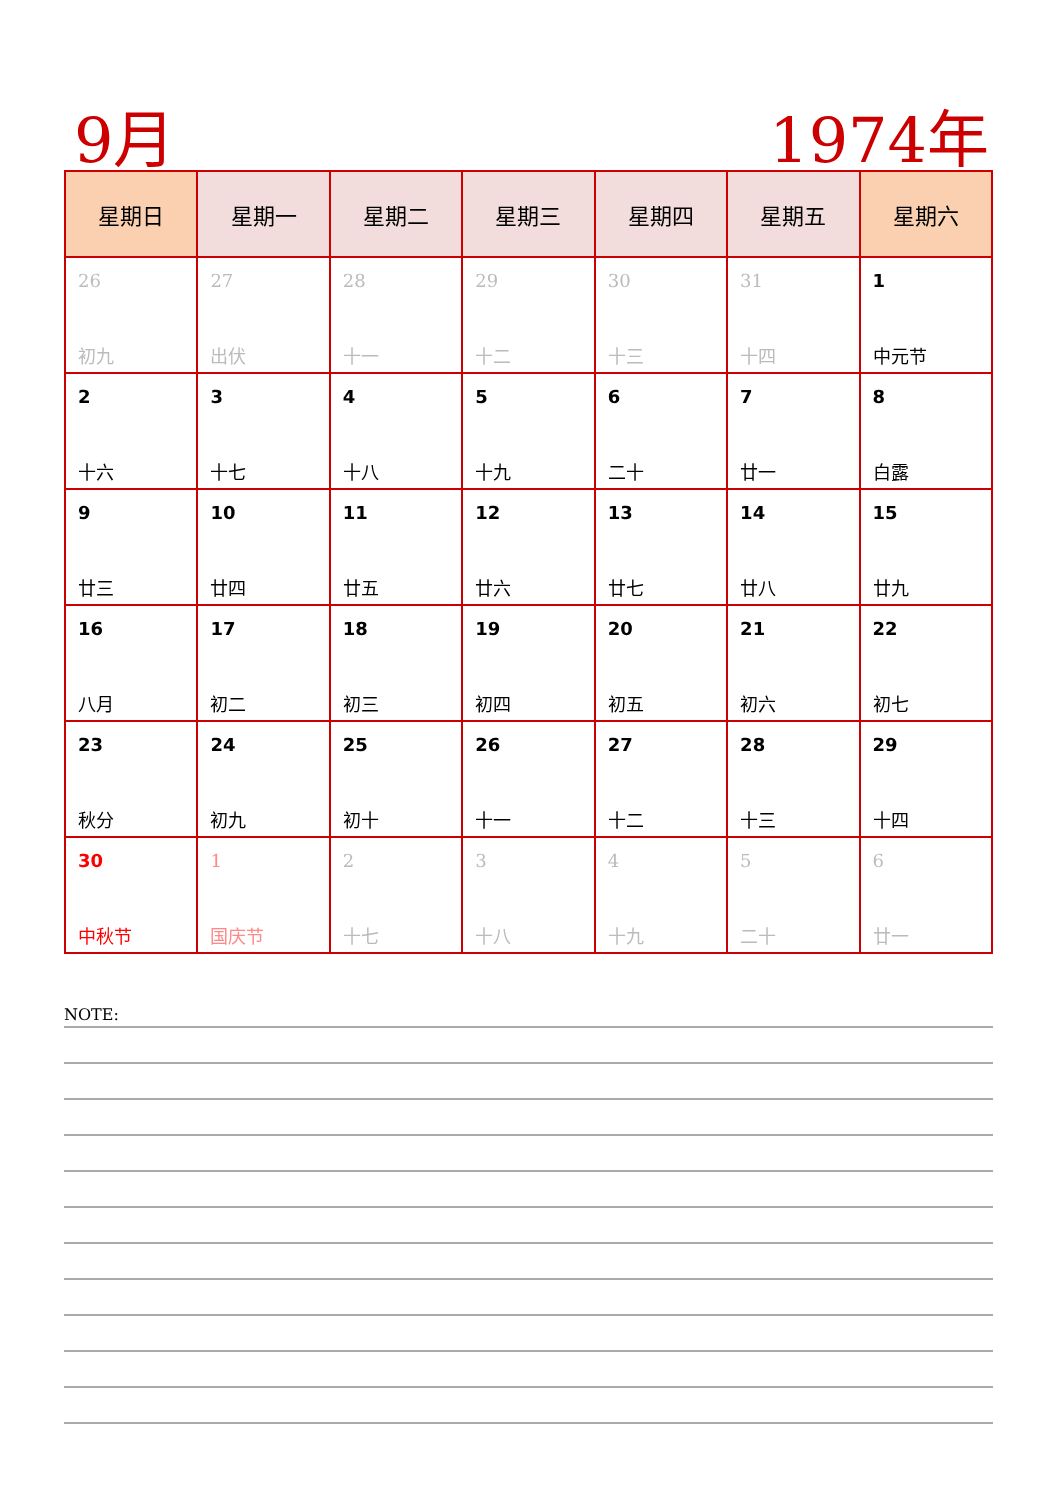9月 1974年
| 星期日 | 星期一 | 星期二 | 星期三 | 星期四 | 星期五 | 星期六 |
| --- | --- | --- | --- | --- | --- | --- |
| 26 初九 | 27 出伏 | 28 十一 | 29 十二 | 30 十三 | 31 十四 | 1 中元节 |
| 2 十六 | 3 十七 | 4 十八 | 5 十九 | 6 二十 | 7 廿一 | 8 白露 |
| 9 廿三 | 10 廿四 | 11 廿五 | 12 廿六 | 13 廿七 | 14 廿八 | 15 廿九 |
| 16 八月 | 17 初二 | 18 初三 | 19 初四 | 20 初五 | 21 初六 | 22 初七 |
| 23 秋分 | 24 初九 | 25 初十 | 26 十一 | 27 十二 | 28 十三 | 29 十四 |
| 30 中秋节 | 1 国庆节 | 2 十七 | 3 十八 | 4 十九 | 5 二十 | 6 廿一 |
NOTE: